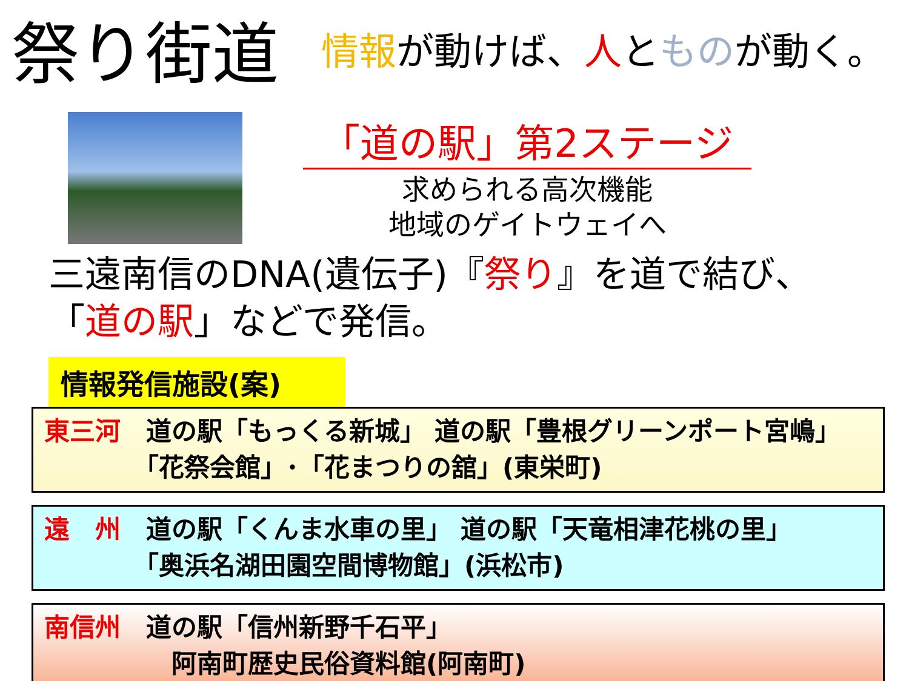祭り街道
情報が動けば、人とものが動く。
「道の駅」第2ステージ
求められる高次機能
地域のゲイトウェイへ
三遠南信のDNA(遺伝子)『祭り』を道で結び、
「道の駅」などで発信。
情報発信施設(案)
東三河　道の駅「もっくる新城」 道の駅「豊根グリーンポート宮嶋」
　　　　「花祭会館」･「花まつりの舘」(東栄町)
遠　州　道の駅「くんま水車の里」 道の駅「天竜相津花桃の里」
　　　　「奥浜名湖田園空間博物館」(浜松市)
南信州　道の駅「信州新野千石平」
　　　　　阿南町歴史民俗資料館(阿南町)